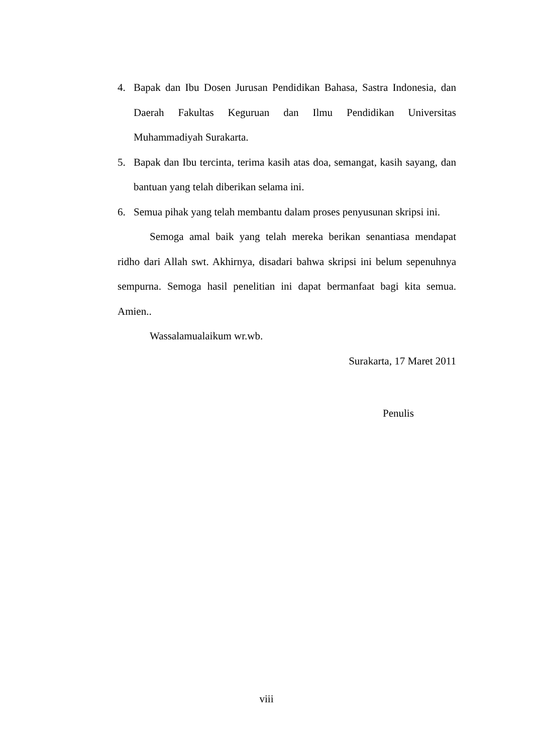4. Bapak dan Ibu Dosen Jurusan Pendidikan Bahasa, Sastra Indonesia, dan Daerah Fakultas Keguruan dan Ilmu Pendidikan Universitas Muhammadiyah Surakarta.
5. Bapak dan Ibu tercinta, terima kasih atas doa, semangat, kasih sayang, dan bantuan yang telah diberikan selama ini.
6. Semua pihak yang telah membantu dalam proses penyusunan skripsi ini.
Semoga amal baik yang telah mereka berikan senantiasa mendapat ridho dari Allah swt. Akhirnya, disadari bahwa skripsi ini belum sepenuhnya sempurna. Semoga hasil penelitian ini dapat bermanfaat bagi kita semua. Amien..
Wassalamualaikum wr.wb.
Surakarta, 17 Maret 2011
Penulis
viii